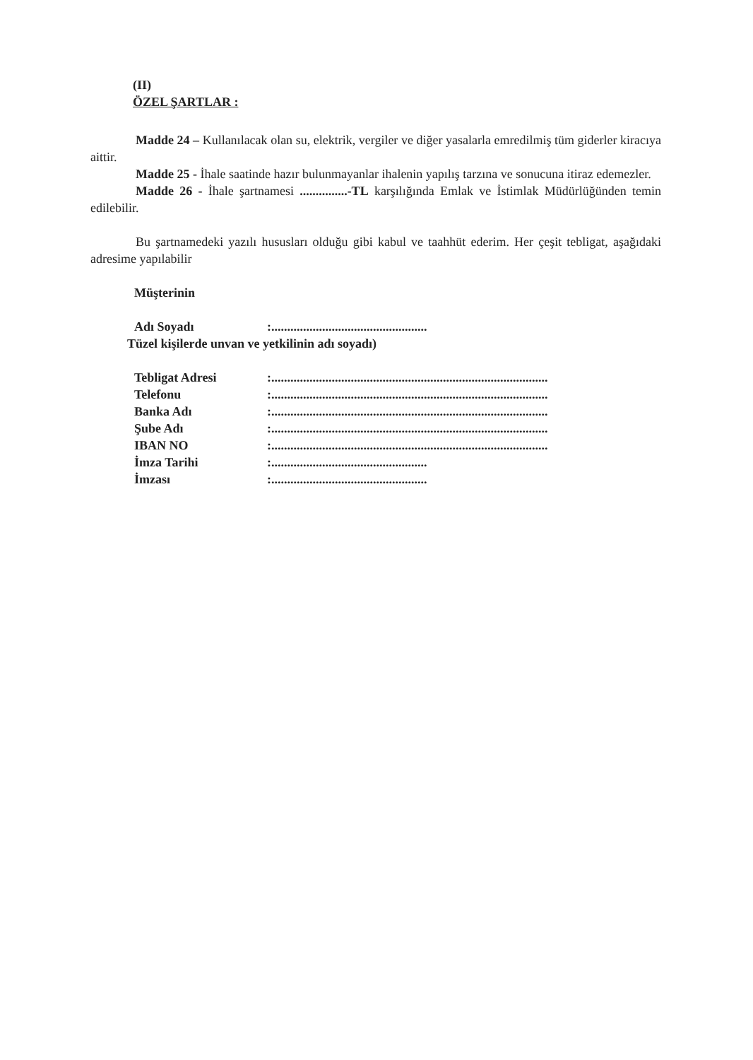(II)
ÖZEL ŞARTLAR :
Madde 24 – Kullanılacak olan su, elektrik, vergiler ve diğer yasalarla emredilmiş tüm giderler kiracıya aittir.
Madde 25 - İhale saatinde hazır bulunmayanlar ihalenin yapılış tarzına ve sonucuna itiraz edemezler.
Madde 26 - İhale şartnamesi ...............-TL karşılığında Emlak ve İstimlak Müdürlüğünden temin edilebilir.
Bu şartnamedeki yazılı hususları olduğu gibi kabul ve taahhüt ederim. Her çeşit tebligat, aşağıdaki adresime yapılabilir
Müşterinin
| Adı Soyadı | :................................................. |
Tüzel kişilerde unvan ve yetkilinin adı soyadı)
| Tebligat Adresi | :....................................................................................... |
| Telefonu | :....................................................................................... |
| Banka Adı | :....................................................................................... |
| Şube Adı | :....................................................................................... |
| IBAN NO | :....................................................................................... |
| İmza Tarihi | :................................................. |
| İmzası | :................................................. |